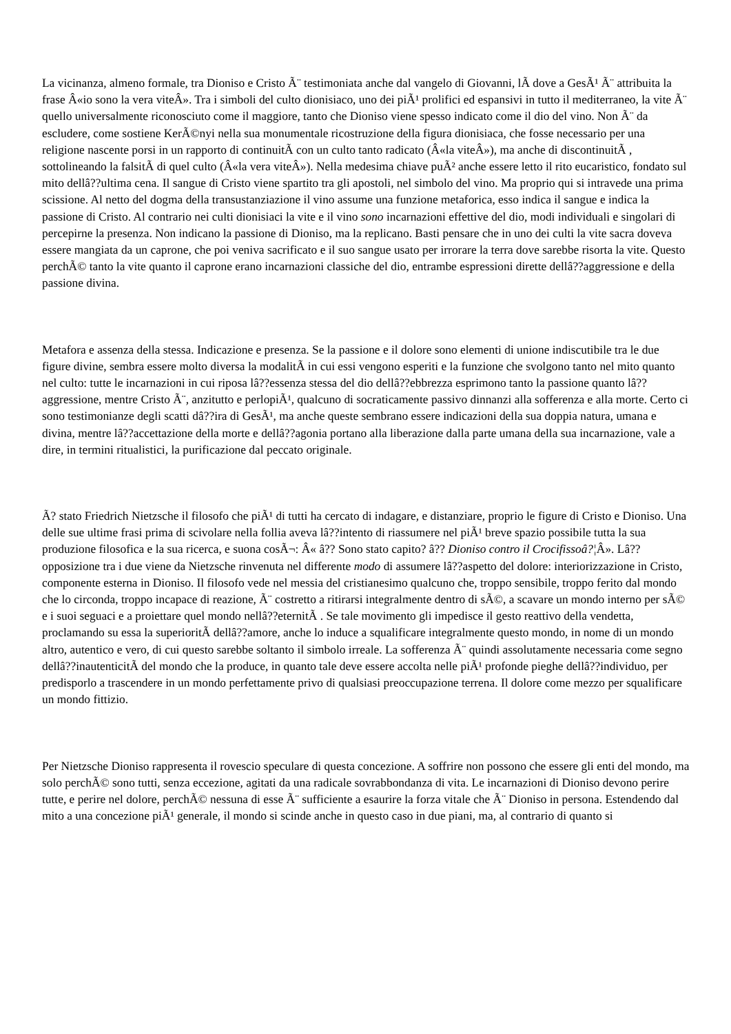La vicinanza, almeno formale, tra Dioniso e Cristo Ã¨ testimoniata anche dal vangelo di Giovanni, lÃ dove a GesÃ¹ Ã¨ attribuita la frase Â«io sono la vera viteÂ». Tra i simboli del culto dionisiaco, uno dei piÃ¹ prolifici ed espansivi in tutto il mediterraneo, la vite Ã¨ quello universalmente riconosciuto come il maggiore, tanto che Dioniso viene spesso indicato come il dio del vino. Non Ã¨ da escludere, come sostiene KerÃ©nyi nella sua monumentale ricostruzione della figura dionisiaca, che fosse necessario per una religione nascente porsi in un rapporto di continuitÃ con un culto tanto radicato (Â«la viteÂ»), ma anche di discontinuitÃ , sottolineando la falsitÃ di quel culto (Â«la vera viteÂ»). Nella medesima chiave puÃ² anche essere letto il rito eucaristico, fondato sul mito dellâ??ultima cena. Il sangue di Cristo viene spartito tra gli apostoli, nel simbolo del vino. Ma proprio qui si intravede una prima scissione. Al netto del dogma della transustanziazione il vino assume una funzione metaforica, esso indica il sangue e indica la passione di Cristo. Al contrario nei culti dionisiaci la vite e il vino sono incarnazioni effettive del dio, modi individuali e singolari di percepirne la presenza. Non indicano la passione di Dioniso, ma la replicano. Basti pensare che in uno dei culti la vite sacra doveva essere mangiata da un caprone, che poi veniva sacrificato e il suo sangue usato per irrorare la terra dove sarebbe risorta la vite. Questo perchÃ© tanto la vite quanto il caprone erano incarnazioni classiche del dio, entrambe espressioni dirette dellâ??aggressione e della passione divina.
Metafora e assenza della stessa. Indicazione e presenza. Se la passione e il dolore sono elementi di unione indiscutibile tra le due figure divine, sembra essere molto diversa la modalitÃ in cui essi vengono esperiti e la funzione che svolgono tanto nel mito quanto nel culto: tutte le incarnazioni in cui riposa lâ??essenza stessa del dio dellâ??ebbrezza esprimono tanto la passione quanto lâ??aggressione, mentre Cristo Ã¨, anzitutto e perlopiÃ¹, qualcuno di socraticamente passivo dinnanzi alla sofferenza e alla morte. Certo ci sono testimonianze degli scatti dâ??ira di GesÃ¹, ma anche queste sembrano essere indicazioni della sua doppia natura, umana e divina, mentre lâ??accettazione della morte e dellâ??agonia portano alla liberazione dalla parte umana della sua incarnazione, vale a dire, in termini ritualistici, la purificazione dal peccato originale.
Ã? stato Friedrich Nietzsche il filosofo che piÃ¹ di tutti ha cercato di indagare, e distanziare, proprio le figure di Cristo e Dioniso. Una delle sue ultime frasi prima di scivolare nella follia aveva lâ??intento di riassumere nel piÃ¹ breve spazio possibile tutta la sua produzione filosofica e la sua ricerca, e suona cosÃ¬: Â« â?? Sono stato capito? â?? Dioniso contro il Crocifissoâ?¦Â». Lâ??opposizione tra i due viene da Nietzsche rinvenuta nel differente modo di assumere lâ??aspetto del dolore: interiorizzazione in Cristo, componente esterna in Dioniso. Il filosofo vede nel messia del cristianesimo qualcuno che, troppo sensibile, troppo ferito dal mondo che lo circonda, troppo incapace di reazione, Ã¨ costretto a ritirarsi integralmente dentro di sÃ©, a scavare un mondo interno per sÃ© e i suoi seguaci e a proiettare quel mondo nellâ??eternitÃ . Se tale movimento gli impedisce il gesto reattivo della vendetta, proclamando su essa la superioritÃ dellâ??amore, anche lo induce a squalificare integralmente questo mondo, in nome di un mondo altro, autentico e vero, di cui questo sarebbe soltanto il simbolo irreale. La sofferenza Ã¨ quindi assolutamente necessaria come segno dellâ??inautenticitÃ del mondo che la produce, in quanto tale deve essere accolta nelle piÃ¹ profonde pieghe dellâ??individuo, per predisporlo a trascendere in un mondo perfettamente privo di qualsiasi preoccupazione terrena. Il dolore come mezzo per squalificare un mondo fittizio.
Per Nietzsche Dioniso rappresenta il rovescio speculare di questa concezione. A soffrire non possono che essere gli enti del mondo, ma solo perchÃ© sono tutti, senza eccezione, agitati da una radicale sovrabbondanza di vita. Le incarnazioni di Dioniso devono perire tutte, e perire nel dolore, perchÃ© nessuna di esse Ã¨ sufficiente a esaurire la forza vitale che Ã¨ Dioniso in persona. Estendendo dal mito a una concezione piÃ¹ generale, il mondo si scinde anche in questo caso in due piani, ma, al contrario di quanto si